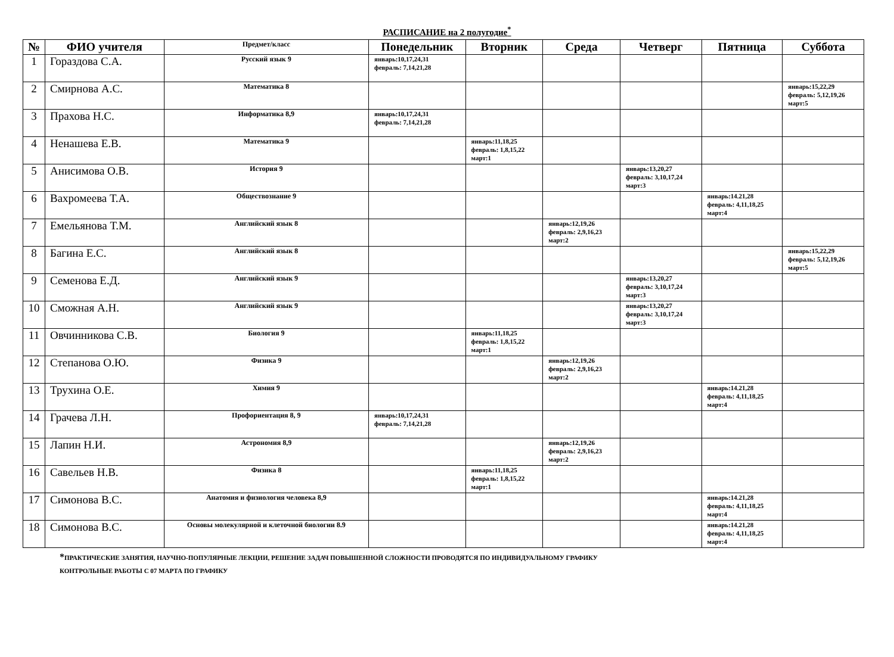РАСПИСАНИЕ на 2 полугодие<sup>*</sup>
| № | ФИО учителя | Предмет/класс | Понедельник | Вторник | Среда | Четверг | Пятница | Суббота |
| --- | --- | --- | --- | --- | --- | --- | --- | --- |
| 1 | Гораздова С.А. | Русский язык 9 | январь:10,17,24,31 февраль: 7,14,21,28 | | | | | |
| 2 | Смирнова А.С. | Математика 8 | | | | | | январь:15,22,29 февраль: 5,12,19,26 март:5 |
| 3 | Прахова Н.С. | Информатика 8,9 | январь:10,17,24,31 февраль: 7,14,21,28 | | | | | |
| 4 | Ненашева Е.В. | Математика 9 | | январь:11,18,25 февраль: 1,8,15,22 март:1 | | | | |
| 5 | Анисимова О.В. | История 9 | | | | январь:13,20,27 февраль: 3,10,17,24 март:3 | | |
| 6 | Вахромеева Т.А. | Обществознание 9 | | | | | январь:14.21,28 февраль: 4,11,18,25 март:4 | |
| 7 | Емельянова Т.М. | Английский язык 8 | | | январь:12,19,26 февраль: 2,9,16,23 март:2 | | | |
| 8 | Багина Е.С. | Английский язык 8 | | | | | | январь:15,22,29 февраль: 5,12,19,26 март:5 |
| 9 | Семенова Е.Д. | Английский язык 9 | | | | январь:13,20,27 февраль: 3,10,17,24 март:3 | | |
| 10 | Сможная А.Н. | Английский язык 9 | | | | январь:13,20,27 февраль: 3,10,17,24 март:3 | | |
| 11 | Овчинникова С.В. | Биология 9 | | январь:11,18,25 февраль: 1,8,15,22 март:1 | | | | |
| 12 | Степанова О.Ю. | Физика 9 | | | январь:12,19,26 февраль: 2,9,16,23 март:2 | | | |
| 13 | Трухина О.Е. | Химия 9 | | | | | январь:14.21,28 февраль: 4,11,18,25 март:4 | |
| 14 | Грачева Л.Н. | Профориентация 8, 9 | январь:10,17,24,31 февраль: 7,14,21,28 | | | | | |
| 15 | Лапин Н.И. | Астрономия 8,9 | | | январь:12,19,26 февраль: 2,9,16,23 март:2 | | | |
| 16 | Савельев Н.В. | Физика 8 | | январь:11,18,25 февраль: 1,8,15,22 март:1 | | | | |
| 17 | Симонова В.С. | Анатомия и физиология человека 8,9 | | | | | январь:14.21,28 февраль: 4,11,18,25 март:4 | |
| 18 | Симонова В.С. | Основы молекулярной и клеточной биологии 8.9 | | | | | январь:14.21,28 февраль: 4,11,18,25 март:4 | |
*ПРАКТИЧЕСКИЕ ЗАНЯТИЯ, НАУЧНО-ПОПУЛЯРНЫЕ ЛЕКЦИИ, РЕШЕНИЕ ЗАДАЧ ПОВЫШЕННОЙ СЛОЖНОСТИ ПРОВОДЯТСЯ ПО ИНДИВИДУАЛЬНОМУ ГРАФИКУ
КОНТРОЛЬНЫЕ РАБОТЫ С 07 МАРТА ПО ГРАФИКУ